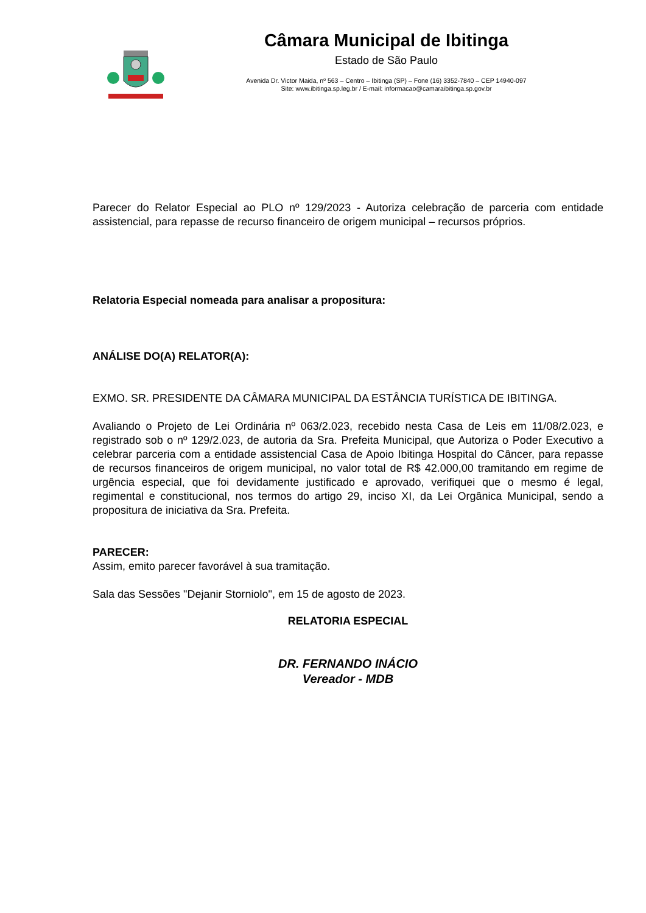Câmara Municipal de Ibitinga
Estado de São Paulo
Avenida Dr. Victor Maida, nº 563 – Centro – Ibitinga (SP) – Fone (16) 3352-7840 – CEP 14940-097
Site: www.ibitinga.sp.leg.br / E-mail: informacao@camaraibitinga.sp.gov.br
Parecer do Relator Especial ao PLO nº 129/2023 - Autoriza celebração de parceria com entidade assistencial, para repasse de recurso financeiro de origem municipal – recursos próprios.
Relatoria Especial nomeada para analisar a propositura:
ANÁLISE DO(A) RELATOR(A):
EXMO. SR. PRESIDENTE DA CÂMARA MUNICIPAL DA ESTÂNCIA TURÍSTICA DE IBITINGA.
Avaliando o Projeto de Lei Ordinária nº 063/2.023, recebido nesta Casa de Leis em 11/08/2.023, e registrado sob o nº 129/2.023, de autoria da Sra. Prefeita Municipal, que Autoriza o Poder Executivo a celebrar parceria com a entidade assistencial Casa de Apoio Ibitinga Hospital do Câncer, para repasse de recursos financeiros de origem municipal, no valor total de R$ 42.000,00 tramitando em regime de urgência especial, que foi devidamente justificado e aprovado, verifiquei que o mesmo é legal, regimental e constitucional, nos termos do artigo 29, inciso XI, da Lei Orgânica Municipal, sendo a propositura de iniciativa da Sra. Prefeita.
PARECER:
Assim, emito parecer favorável à sua tramitação.
Sala das Sessões "Dejanir Storniolo", em 15 de agosto de 2023.
RELATORIA ESPECIAL
DR. FERNANDO INÁCIO
Vereador - MDB